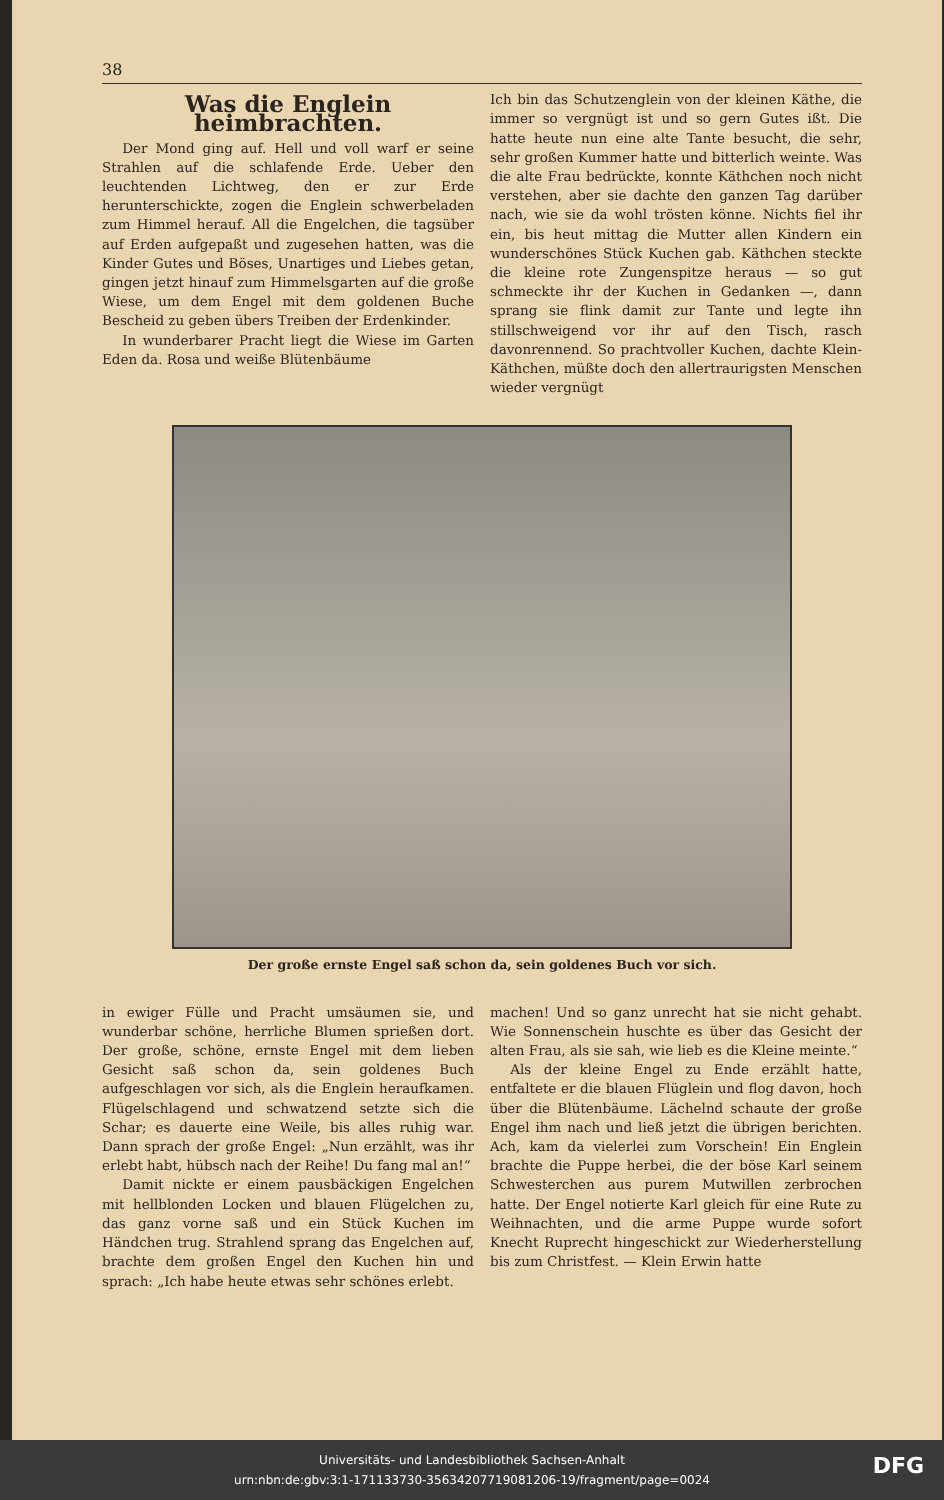38
Was die Englein heimbrachten.
Der Mond ging auf. Hell und voll warf er seine Strahlen auf die schlafende Erde. Ueber den leuchtenden Lichtweg, den er zur Erde herunterschickte, zogen die Englein schwerbeladen zum Himmel herauf. All die Engelchen, die tagsüber auf Erden aufgepaßt und zugesehen hatten, was die Kinder Gutes und Böses, Unartiges und Liebes getan, gingen jetzt hinauf zum Himmelsgarten auf die große Wiese, um dem Engel mit dem goldenen Buche Bescheid zu geben übers Treiben der Erdenkinder.
In wunderbarer Pracht liegt die Wiese im Garten Eden da. Rosa und weiße Blütenbäume
Ich bin das Schutzenglein von der kleinen Käthe, die immer so vergnügt ist und so gern Gutes ißt. Die hatte heute nun eine alte Tante besucht, die sehr, sehr großen Kummer hatte und bitterlich weinte. Was die alte Frau bedrückte, konnte Käthchen noch nicht verstehen, aber sie dachte den ganzen Tag darüber nach, wie sie da wohl trösten könne. Nichts fiel ihr ein, bis heut mittag die Mutter allen Kindern ein wunderschönes Stück Kuchen gab. Käthchen steckte die kleine rote Zungenspitze heraus — so gut schmeckte ihr der Kuchen in Gedanken —, dann sprang sie flink damit zur Tante und legte ihn stillschweigend vor ihr auf den Tisch, rasch davonrennend. So prachtvoller Kuchen, dachte Klein-Käthchen, müßte doch den allertraurigsten Menschen wieder vergnügt
Der große ernste Engel saß schon da, sein goldenes Buch vor sich.
in ewiger Fülle und Pracht umsäumen sie, und wunderbar schöne, herrliche Blumen sprießen dort. Der große, schöne, ernste Engel mit dem lieben Gesicht saß schon da, sein goldenes Buch aufgeschlagen vor sich, als die Englein heraufkamen. Flügelschlagend und schwatzend setzte sich die Schar; es dauerte eine Weile, bis alles ruhig war. Dann sprach der große Engel: „Nun erzählt, was ihr erlebt habt, hübsch nach der Reihe! Du fang mal an!“
Damit nickte er einem pausbäckigen Engelchen mit hellblonden Locken und blauen Flügelchen zu, das ganz vorne saß und ein Stück Kuchen im Händchen trug. Strahlend sprang das Engelchen auf, brachte dem großen Engel den Kuchen hin und sprach: „Ich habe heute etwas sehr schönes erlebt.
machen! Und so ganz unrecht hat sie nicht gehabt. Wie Sonnenschein huschte es über das Gesicht der alten Frau, als sie sah, wie lieb es die Kleine meinte.“
Als der kleine Engel zu Ende erzählt hatte, entfaltete er die blauen Flüglein und flog davon, hoch über die Blütenbäume. Lächelnd schaute der große Engel ihm nach und ließ jetzt die übrigen berichten. Ach, kam da vielerlei zum Vorschein! Ein Englein brachte die Puppe herbei, die der böse Karl seinem Schwesterchen aus purem Mutwillen zerbrochen hatte. Der Engel notierte Karl gleich für eine Rute zu Weihnachten, und die arme Puppe wurde sofort Knecht Ruprecht hingeschickt zur Wiederherstellung bis zum Christfest. — Klein Erwin hatte
Universitäts- und Landesbibliothek Sachsen-Anhalt
urn:nbn:de:gbv:3:1-171133730-35634207719081206-19/fragment/page=0024
DFG